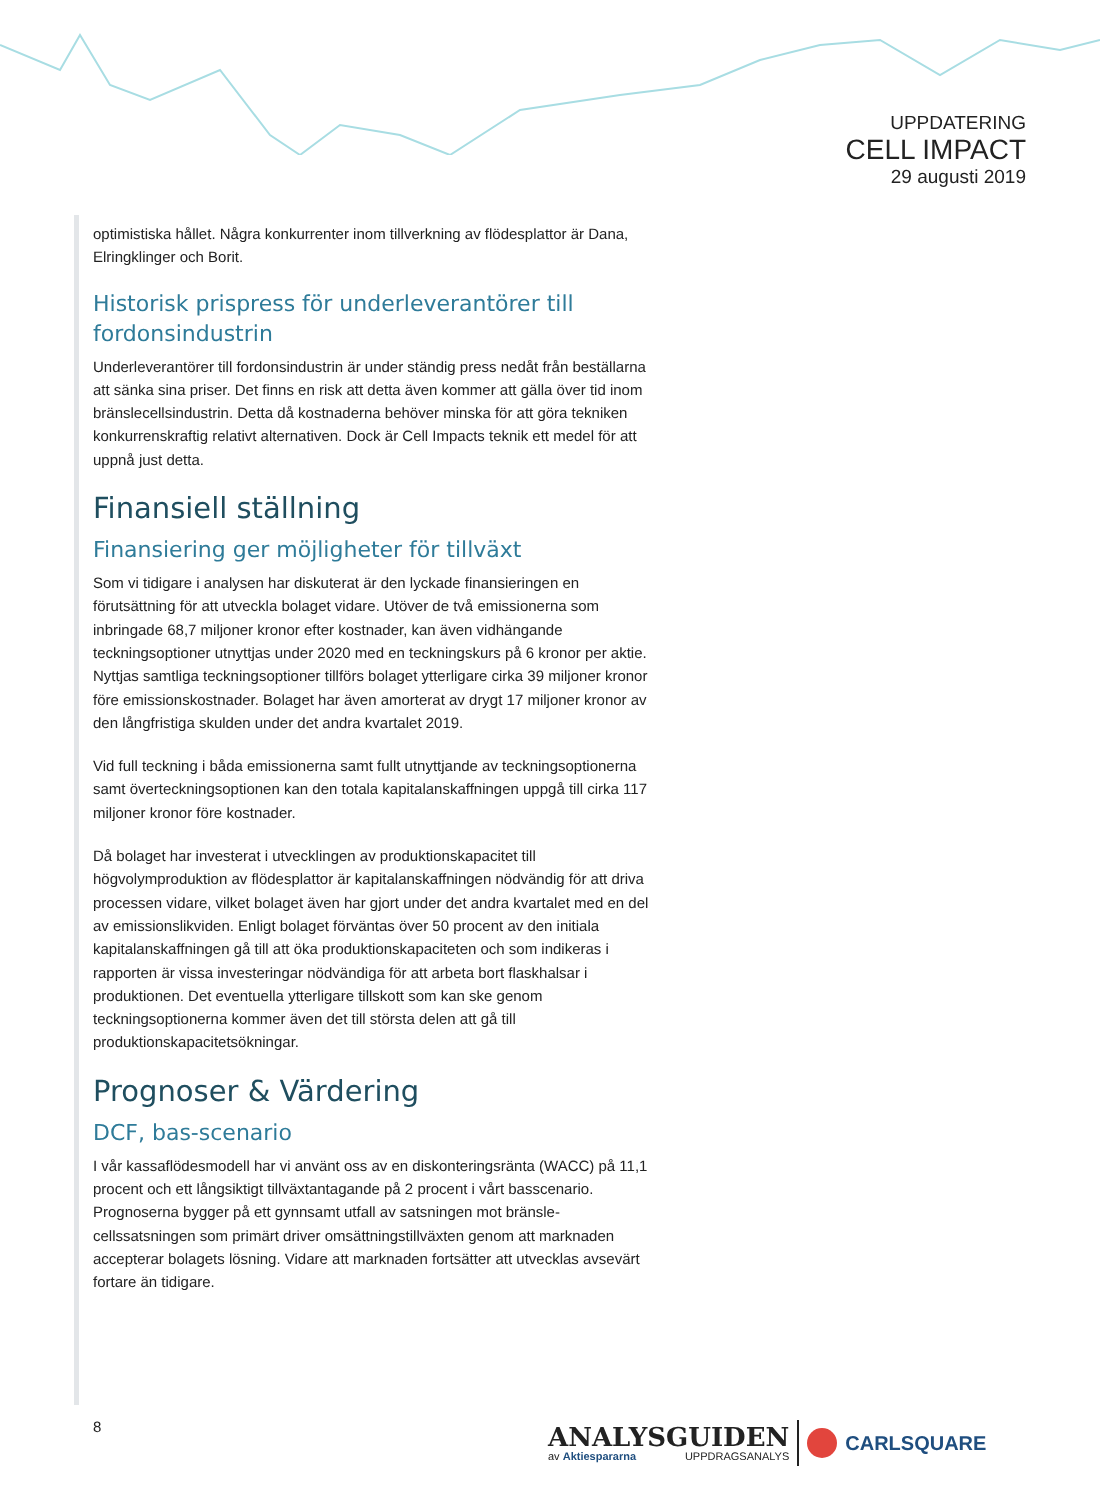UPPDATERING
CELL IMPACT
29 augusti 2019
optimistiska hållet. Några konkurrenter inom tillverkning av flödesplattor är Dana, Elringklinger och Borit.
Historisk prispress för underleverantörer till fordonsindustrin
Underleverantörer till fordonsindustrin är under ständig press nedåt från beställarna att sänka sina priser. Det finns en risk att detta även kommer att gälla över tid inom bränslecellsindustrin. Detta då kostnaderna behöver minska för att göra tekniken konkurrenskraftig relativt alternativen. Dock är Cell Impacts teknik ett medel för att uppnå just detta.
Finansiell ställning
Finansiering ger möjligheter för tillväxt
Som vi tidigare i analysen har diskuterat är den lyckade finansieringen en förutsättning för att utveckla bolaget vidare. Utöver de två emissionerna som inbringade 68,7 miljoner kronor efter kostnader, kan även vidhängande teckningsoptioner utnyttjas under 2020 med en teckningskurs på 6 kronor per aktie. Nyttjas samtliga teckningsoptioner tillförs bolaget ytterligare cirka 39 miljoner kronor före emissionskostnader. Bolaget har även amorterat av drygt 17 miljoner kronor av den långfristiga skulden under det andra kvartalet 2019.
Vid full teckning i båda emissionerna samt fullt utnyttjande av teckningsoptionerna samt överteckningsoptionen kan den totala kapitalanskaffningen uppgå till cirka 117 miljoner kronor före kostnader.
Då bolaget har investerat i utvecklingen av produktionskapacitet till högvolymproduktion av flödesplattor är kapitalanskaffningen nödvändig för att driva processen vidare, vilket bolaget även har gjort under det andra kvartalet med en del av emissionslikviden. Enligt bolaget förväntas över 50 procent av den initiala kapitalanskaffningen gå till att öka produktionskapaciteten och som indikeras i rapporten är vissa investeringar nödvändiga för att arbeta bort flaskhalsar i produktionen. Det eventuella ytterligare tillskott som kan ske genom teckningsoptionerna kommer även det till största delen att gå till produktionskapacitetsökningar.
Prognoser & Värdering
DCF, bas-scenario
I vår kassaflödesmodell har vi använt oss av en diskonteringsränta (WACC) på 11,1 procent och ett långsiktigt tillväxtantagande på 2 procent i vårt basscenario. Prognoserna bygger på ett gynnsamt utfall av satsningen mot bränsle-cellssatsningen som primärt driver omsättningstillväxten genom att marknaden accepterar bolagets lösning. Vidare att marknaden fortsätter att utvecklas avsevärt fortare än tidigare.
8
ANALYSGUIDEN
av Aktiespararna UPPDRAGSANALYS
CARLSQUARE